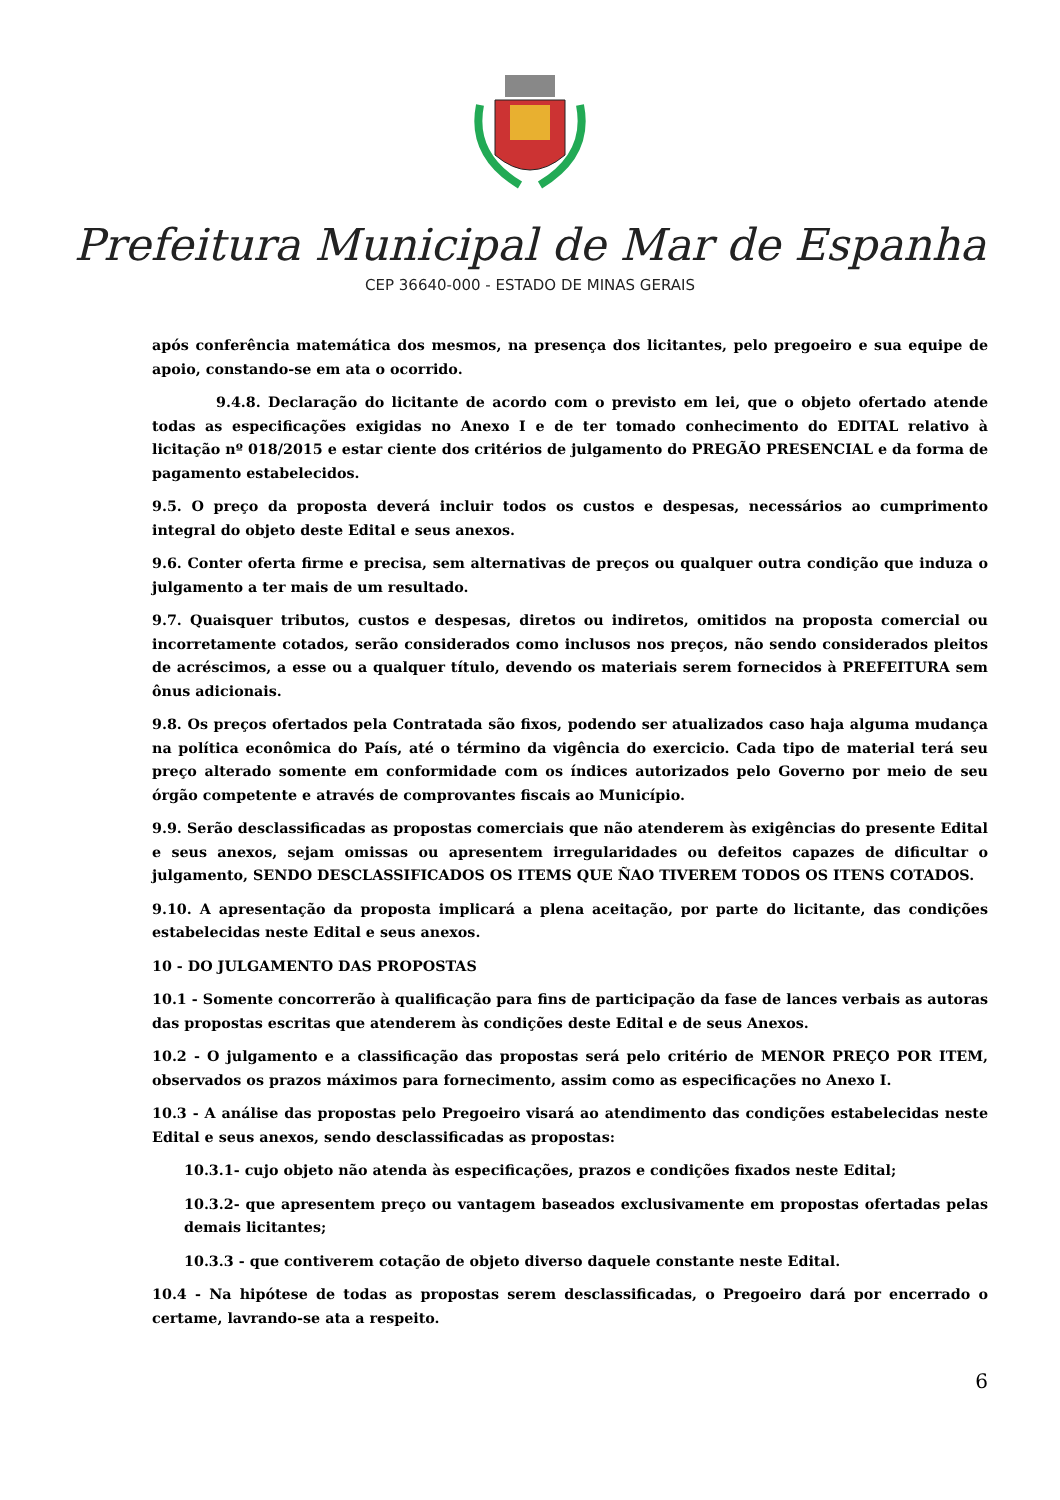Prefeitura Municipal de Mar de Espanha
CEP 36640-000 - ESTADO DE MINAS GERAIS
após conferência matemática dos mesmos, na presença dos licitantes, pelo pregoeiro e sua equipe de apoio, constando-se em ata o ocorrido.
9.4.8. Declaração do licitante de acordo com o previsto em lei, que o objeto ofertado atende todas as especificações exigidas no Anexo I e de ter tomado conhecimento do EDITAL relativo à licitação nº 018/2015 e estar ciente dos critérios de julgamento do PREGÃO PRESENCIAL e da forma de pagamento estabelecidos.
9.5. O preço da proposta deverá incluir todos os custos e despesas, necessários ao cumprimento integral do objeto deste Edital e seus anexos.
9.6. Conter oferta firme e precisa, sem alternativas de preços ou qualquer outra condição que induza o julgamento a ter mais de um resultado.
9.7. Quaisquer tributos, custos e despesas, diretos ou indiretos, omitidos na proposta comercial ou incorretamente cotados, serão considerados como inclusos nos preços, não sendo considerados pleitos de acréscimos, a esse ou a qualquer título, devendo os materiais serem fornecidos à PREFEITURA sem ônus adicionais.
9.8. Os preços ofertados pela Contratada são fixos, podendo ser atualizados caso haja alguma mudança na política econômica do País, até o término da vigência do exercicio. Cada tipo de material terá seu preço alterado somente em conformidade com os índices autorizados pelo Governo por meio de seu órgão competente e através de comprovantes fiscais ao Município.
9.9. Serão desclassificadas as propostas comerciais que não atenderem às exigências do presente Edital e seus anexos, sejam omissas ou apresentem irregularidades ou defeitos capazes de dificultar o julgamento, SENDO DESCLASSIFICADOS OS ITEMS QUE ÑAO TIVEREM TODOS OS ITENS COTADOS.
9.10. A apresentação da proposta implicará a plena aceitação, por parte do licitante, das condições estabelecidas neste Edital e seus anexos.
10 - DO JULGAMENTO DAS PROPOSTAS
10.1 - Somente concorrerão à qualificação para fins de participação da fase de lances verbais as autoras das propostas escritas que atenderem às condições deste Edital e de seus Anexos.
10.2 - O julgamento e a classificação das propostas será pelo critério de MENOR PREÇO POR ITEM, observados os prazos máximos para fornecimento, assim como as especificações no Anexo I.
10.3 - A análise das propostas pelo Pregoeiro visará ao atendimento das condições estabelecidas neste Edital e seus anexos, sendo desclassificadas as propostas:
10.3.1- cujo objeto não atenda às especificações, prazos e condições fixados neste Edital;
10.3.2- que apresentem preço ou vantagem baseados exclusivamente em propostas ofertadas pelas demais licitantes;
10.3.3 - que contiverem cotação de objeto diverso daquele constante neste Edital.
10.4 - Na hipótese de todas as propostas serem desclassificadas, o Pregoeiro dará por encerrado o certame, lavrando-se ata a respeito.
6